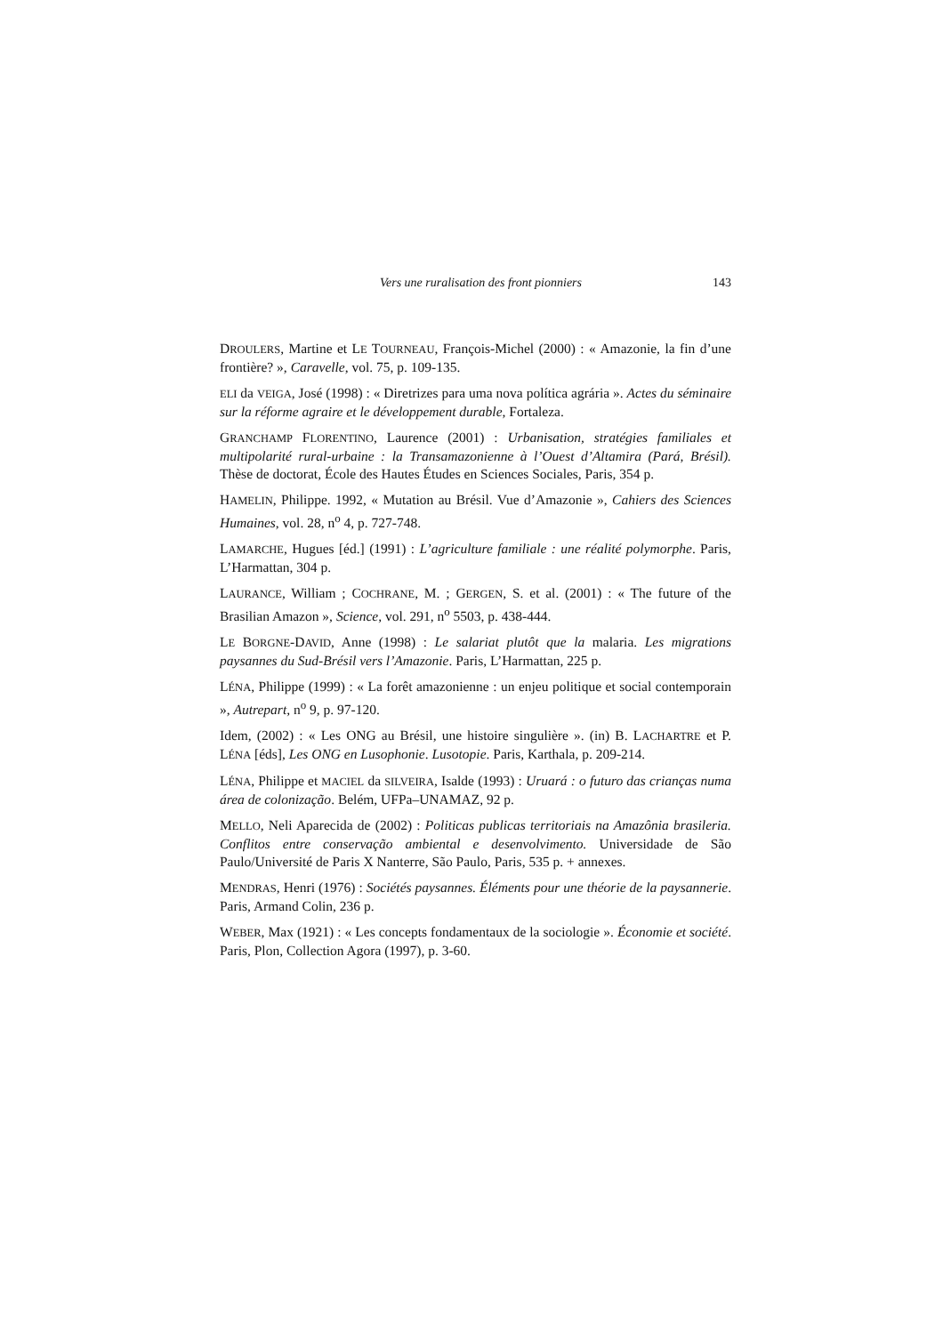Vers une ruralisation des front pionniers 143
DROULERS, Martine et LE TOURNEAU, François-Michel (2000) : « Amazonie, la fin d’une frontière? », Caravelle, vol. 75, p. 109-135.
ELI da VEIGA, José (1998) : « Diretrizes para uma nova política agrária ». Actes du séminaire sur la réforme agraire et le développement durable, Fortaleza.
GRANCHAMP FLORENTINO, Laurence (2001) : Urbanisation, stratégies familiales et multipolarité rural-urbaine : la Transamazonienne à l’Ouest d’Altamira (Pará, Brésil). Thèse de doctorat, École des Hautes Études en Sciences Sociales, Paris, 354 p.
HAMELIN, Philippe. 1992, « Mutation au Brésil. Vue d’Amazonie », Cahiers des Sciences Humaines, vol. 28, n<sup>o</sup> 4, p. 727-748.
LAMARCHE, Hugues [éd.] (1991) : L’agriculture familiale : une réalité polymorphe. Paris, L’Harmattan, 304 p.
LAURANCE, William ; COCHRANE, M. ; GERGEN, S. et al. (2001) : « The future of the Brasilian Amazon », Science, vol. 291, n<sup>o</sup> 5503, p. 438-444.
LE BORGNE-DAVID, Anne (1998) : Le salariat plutôt que la malaria. Les migrations paysannes du Sud-Brésil vers l’Amazonie. Paris, L’Harmattan, 225 p.
LÉNA, Philippe (1999) : « La forêt amazonienne : un enjeu politique et social contemporain », Autrepart, n<sup>o</sup> 9, p. 97-120.
Idem, (2002) : « Les ONG au Brésil, une histoire singulière ». (in) B. LACHARTRE et P. LÉNA [éds], Les ONG en Lusophonie. Lusotopie. Paris, Karthala, p. 209-214.
LÉNA, Philippe et MACIEL da SILVEIRA, Isalde (1993) : Uruará : o futuro das crianças numa área de colonização. Belém, UFPa–UNAMAZ, 92 p.
MELLO, Neli Aparecida de (2002) : Politicas publicas territoriais na Amazônia brasileria. Conflitos entre conservação ambiental e desenvolvimento. Universidade de São Paulo/Université de Paris X Nanterre, São Paulo, Paris, 535 p. + annexes.
MENDRAS, Henri (1976) : Sociétés paysannes. Éléments pour une théorie de la paysannerie. Paris, Armand Colin, 236 p.
WEBER, Max (1921) : « Les concepts fondamentaux de la sociologie ». Économie et société. Paris, Plon, Collection Agora (1997), p. 3-60.